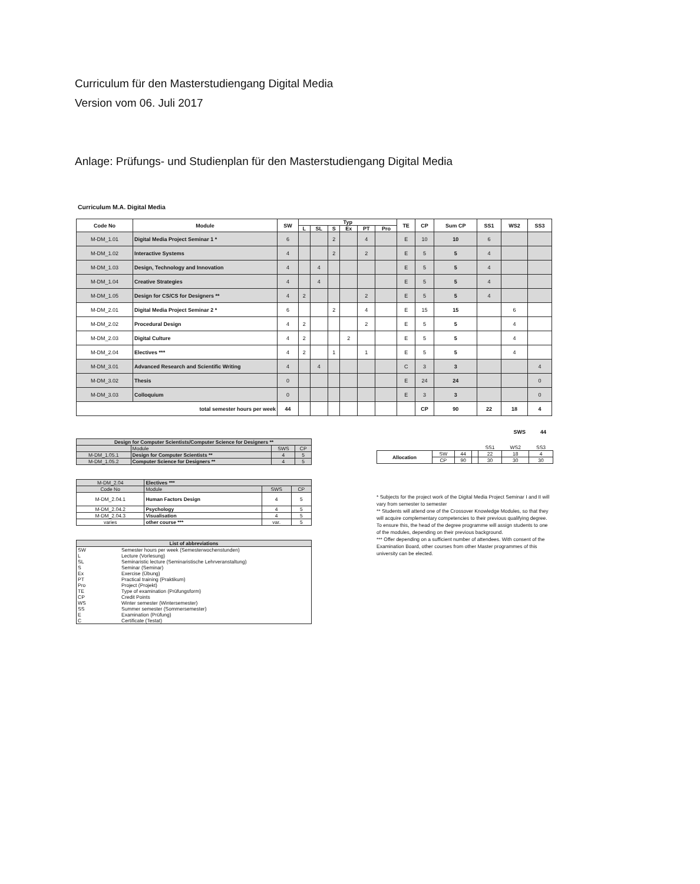Curriculum für den Masterstudiengang Digital Media
Version vom 06. Juli 2017
Anlage: Prüfungs- und Studienplan für den Masterstudiengang Digital Media
Curriculum M.A. Digital Media
| Code No | Module | SW | Typ | | | | | | TE | CP | Sum CP | SS1 | WS2 | SS3 |
| --- | --- | --- | --- | --- | --- | --- | --- | --- | --- | --- | --- | --- | --- | --- |
| | | | L | SL | S | Ex | PT | Pro | | | | | | |
| M-DM_1.01 | Digital Media Project Seminar 1 * | 6 | | | 2 | | 4 | | E | 10 | 10 | 6 | | |
| M-DM_1.02 | Interactive Systems | 4 | | | 2 | | 2 | | E | 5 | 5 | 4 | | |
| M-DM_1.03 | Design, Technology and Innovation | 4 | | 4 | | | | | E | 5 | 5 | 4 | | |
| M-DM_1.04 | Creative Strategies | 4 | | 4 | | | | | E | 5 | 5 | 4 | | |
| M-DM_1.05 | Design for CS/CS for Designers ** | 4 | 2 | | | | 2 | | E | 5 | 5 | 4 | | |
| M-DM_2.01 | Digital Media Project Seminar 2 * | 6 | | | 2 | | 4 | | E | 15 | 15 | | 6 | |
| M-DM_2.02 | Procedural Design | 4 | 2 | | | | 2 | | E | 5 | 5 | | 4 | |
| M-DM_2.03 | Digital Culture | 4 | 2 | | | 2 | | | E | 5 | 5 | | 4 | |
| M-DM_2.04 | Electives *** | 4 | 2 | | 1 | | 1 | | E | 5 | 5 | | 4 | |
| M-DM_3.01 | Advanced Research and Scientific Writing | 4 | | 4 | | | | | C | 3 | 3 | | | 4 |
| M-DM_3.02 | Thesis | 0 | | | | | | | E | 24 | 24 | | | 0 |
| M-DM_3.03 | Colloquium | 0 | | | | | | | E | 3 | 3 | | | 0 |
| total semester hours per week | | 44 | | | | | | | | CP | 90 | 22 | 18 | 4 |
SWS 44
| Design for Computer Scientists/Computer Science for Designers ** | | | |
| --- | --- | --- | --- |
| | Module | SWS | CP |
| M-DM_1.05.1 | Design for Computer Scientists ** | 4 | 5 |
| M-DM_1.05.2 | Computer Science for Designers ** | 4 | 5 |
| M-DM_2.04 | Electives *** | | |
| Code No | Module | SWS | CP |
| M-DM_2.04.1 | Human Factors Design | 4 | 5 |
| M-DM_2.04.2 | Psychology | 4 | 5 |
| M-DM_2.04.3 | Visualisation | 4 | 5 |
| varies | other course *** | var. | 5 |
| List of abbreviations | |
| --- | --- |
| SW | Semester hours per week (Semesterwochenstunden) |
| L | Lecture (Vorlesung) |
| SL | Seminaristic lecture (Seminaristische Lehrveranstaltung) |
| S | Seminar (Seminar) |
| Ex | Exercise (Übung) |
| PT | Practical training (Praktikum) |
| Pro | Project (Projekt) |
| TE | Type of examination (Prüfungsform) |
| CP | Credit Points |
| WS | Winter semester (Wintersemester) |
| SS | Summer semester (Sommersemester) |
| E | Examination (Prüfung) |
| C | Certificate (Testat) |
| | | | | SS1 | WS2 | SS3 |
| Allocation | SW | 44 | | 22 | 18 | 4 |
| | CP | 90 | | 30 | 30 | 30 |
* Subjects for the project work of the Digital Media Project Seminar I and II will vary from semester to semester
** Students will attend one of the Crossover Knowledge Modules, so that they will acquire complementary competencies to their previous qualifying degree. To ensure this, the head of the degree programme will assign students to one of the modules, depending on their previous background.
*** Offer depending on a sufficient number of attendees. With consent of the Examination Board, other courses from other Master programmes of this university can be elected.